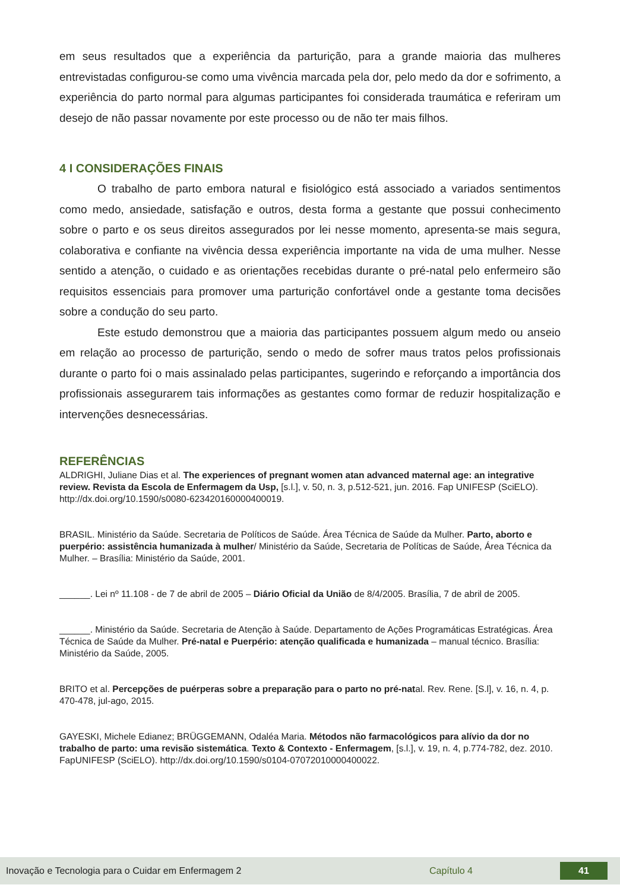em seus resultados que a experiência da parturição, para a grande maioria das mulheres entrevistadas configurou-se como uma vivência marcada pela dor, pelo medo da dor e sofrimento, a experiência do parto normal para algumas participantes foi considerada traumática e referiram um desejo de não passar novamente por este processo ou de não ter mais filhos.
4 I CONSIDERAÇÕES FINAIS
O trabalho de parto embora natural e fisiológico está associado a variados sentimentos como medo, ansiedade, satisfação e outros, desta forma a gestante que possui conhecimento sobre o parto e os seus direitos assegurados por lei nesse momento, apresenta-se mais segura, colaborativa e confiante na vivência dessa experiência importante na vida de uma mulher. Nesse sentido a atenção, o cuidado e as orientações recebidas durante o pré-natal pelo enfermeiro são requisitos essenciais para promover uma parturição confortável onde a gestante toma decisões sobre a condução do seu parto.
Este estudo demonstrou que a maioria das participantes possuem algum medo ou anseio em relação ao processo de parturição, sendo o medo de sofrer maus tratos pelos profissionais durante o parto foi o mais assinalado pelas participantes, sugerindo e reforçando a importância dos profissionais assegurarem tais informações as gestantes como formar de reduzir hospitalização e intervenções desnecessárias.
REFERÊNCIAS
ALDRIGHI, Juliane Dias et al. The experiences of pregnant women atan advanced maternal age: an integrative review. Revista da Escola de Enfermagem da Usp, [s.l.], v. 50, n. 3, p.512-521, jun. 2016. Fap UNIFESP (SciELO). http://dx.doi.org/10.1590/s0080-623420160000400019.
BRASIL. Ministério da Saúde. Secretaria de Políticos de Saúde. Área Técnica de Saúde da Mulher. Parto, aborto e puerpério: assistência humanizada à mulher/ Ministério da Saúde, Secretaria de Políticas de Saúde, Área Técnica da Mulher. – Brasília: Ministério da Saúde, 2001.
______. Lei nº 11.108 - de 7 de abril de 2005 – Diário Oficial da União de 8/4/2005. Brasília, 7 de abril de 2005.
______. Ministério da Saúde. Secretaria de Atenção à Saúde. Departamento de Ações Programáticas Estratégicas. Área Técnica de Saúde da Mulher. Pré-natal e Puerpério: atenção qualificada e humanizada – manual técnico. Brasília: Ministério da Saúde, 2005.
BRITO et al. Percepções de puérperas sobre a preparação para o parto no pré-natal. Rev. Rene. [S.l], v. 16, n. 4, p. 470-478, jul-ago, 2015.
GAYESKI, Michele Edianez; BRÜGGEMANN, Odaléa Maria. Métodos não farmacológicos para alívio da dor no trabalho de parto: uma revisão sistemática. Texto & Contexto - Enfermagem, [s.l.], v. 19, n. 4, p.774-782, dez. 2010. FapUNIFESP (SciELO). http://dx.doi.org/10.1590/s0104-07072010000400022.
Inovação e Tecnologia para o Cuidar em Enfermagem 2 Capítulo 4 41